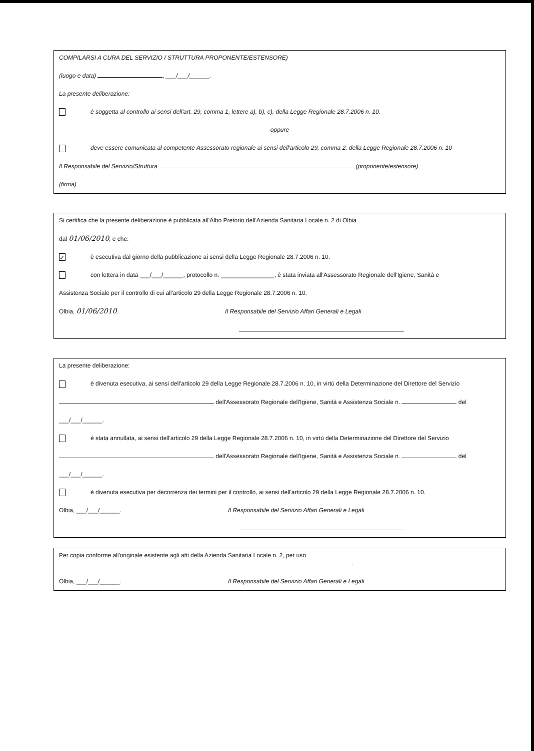COMPILARSI A CURA DEL SERVIZIO / STRUTTURA PROPONENTE/ESTENSORE)
(luogo e data) , ___/___/______.
La presente deliberazione:
è soggetta al controllo ai sensi dell'art. 29, comma 1, lettere a), b), c), della Legge Regionale 28.7.2006 n. 10.
oppure
deve essere comunicata al competente Assessorato regionale ai sensi dell'articolo 29, comma 2, della Legge Regionale 28.7.2006 n. 10
Il Responsabile del Servizio/Struttura (proponente/estensore)
(firma)
Si certifica che la presente deliberazione è pubblicata all'Albo Pretorio dell'Azienda Sanitaria Locale n. 2 di Olbia
dal 01/06/2010, e che:
✓ è esecutiva dal giorno della pubblicazione ai sensi della Legge Regionale 28.7.2006 n. 10.
con lettera in data ___/___/______, protocollo n. ________________, è stata inviata all'Assessorato Regionale dell'Igiene, Sanità e
Assistenza Sociale per il controllo di cui all'articolo 29 della Legge Regionale 28.7.2006 n. 10.
Olbia, 01/06/2010. Il Responsabile del Servizio Affari Generali e Legali
La presente deliberazione:
è divenuta esecutiva, ai sensi dell'articolo 29 della Legge Regionale 28.7.2006 n. 10, in virtù della Determinazione del Direttore del Servizio
dell'Assessorato Regionale dell'Igiene, Sanità e Assistenza Sociale n. del
___/___/______.
è stata annullata, ai sensi dell'articolo 29 della Legge Regionale 28.7.2006 n. 10, in virtù della Determinazione del Direttore del Servizio
dell'Assessorato Regionale dell'Igiene, Sanità e Assistenza Sociale n. del
___/___/______.
è divenuta esecutiva per decorrenza dei termini per il controllo, ai sensi dell'articolo 29 della Legge Regionale 28.7.2006 n. 10.
Olbia, ___/___/______. Il Responsabile del Servizio Affari Generali e Legali
Per copia conforme all'originale esistente agli atti della Azienda Sanitaria Locale n. 2, per uso
.
Olbia, ___/___/______. Il Responsabile del Servizio Affari Generali e Legali